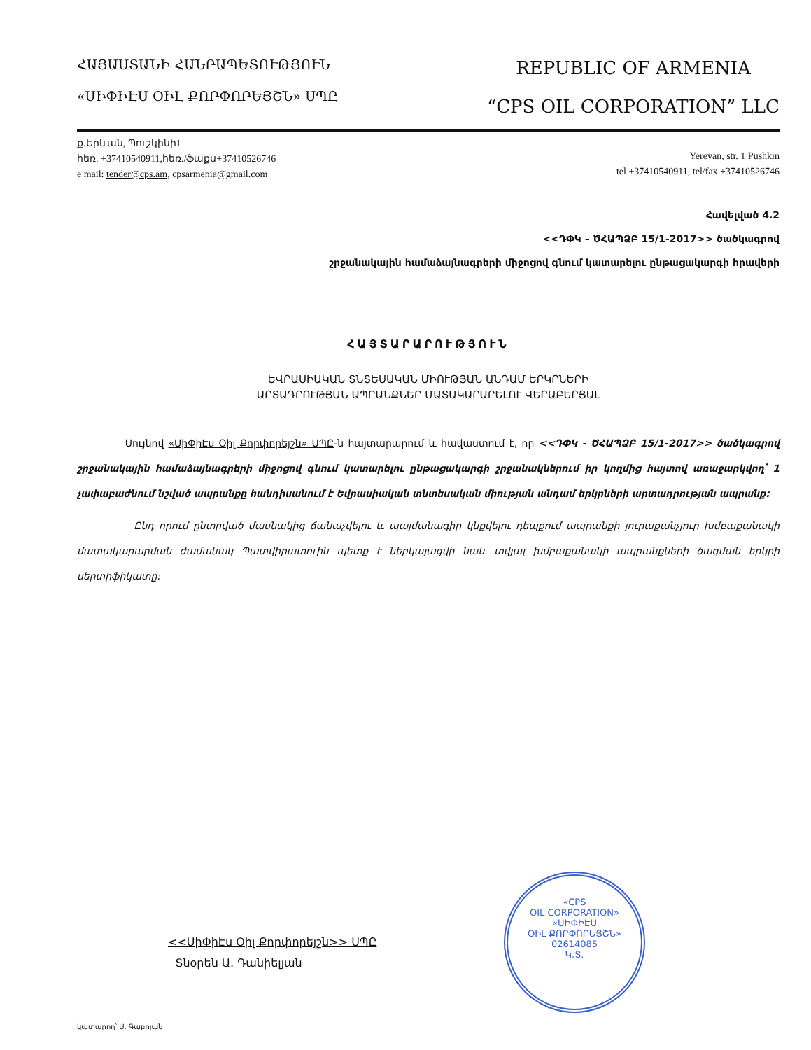ՀԱՅԱՍՏԱՆԻ ՀԱՆՐԱՊԵՏՈՒԹՅՈՒՆ
«ՍԻՓԻԷՍ ՕԻԼ ՔՈՐՓՈՐԵՅՇՆ» ՍՊԸ
REPUBLIC OF ARMENIA
“CPS OIL CORPORATION” LLC
ք.Երևան, Պուշկինի1
հեռ. +37410540911,հեռ./ֆաքս+37410526746
e mail: tender@cps.am, cpsarmenia@gmail.com
Yerevan, str. 1 Pushkin
tel +37410540911, tel/fax +37410526746
Հավելված 4.2
<<ԴՓԿ – ԾՀԱՊՁԲ 15/1-2017>> ծածկագրով
շրջանակային համաձայնագրերի միջոցով գնում կատարելու ընթացակարգի հրավերի
ՀԱՅՏԱՐԱՐՈՒԹՅՈՒՆ
ԵՎՐԱՍԻԱԿԱՆ ՏՆՏԵՍԱԿԱՆ ՄԻՈՒԹՅԱՆ ԱՆԴԱՄ ԵՐԿՐՆԵՐԻ
ԱՐՏԱԴՐՈՒԹՅԱՆ ԱՊՐԱՆՔՆԵՐ ՄԱՏԱԿԱՐԱՐԵԼՈՒ ՎԵՐԱԲԵՐՅԱԼ
Սույնով «ՍիՓիԷս Օիլ Քորփորեյշն» ՍՊԸ-ն հայտարարում և հավաստում է, որ <<ԴՓԿ - ԾՀԱՊՁԲ 15/1-2017>> ծածկագրով շրջանակային համաձայնագրերի միջոցով գնում կատարելու ընթացակարգի շրջանակներում իր կողմից հայտով առաջարկվող՝ 1 չափաբաժնում նշված ապրանքը հանդիսանում է Եվրասիական տնտեսական միության անդամ երկրների արտադրության ապրանք:
Ընդ որում ընտրված մասնակից ճանաչվելու և պայմանագիր կնքվելու դեպքում ապրանքի յուրաքանչյուր խմբաքանակի մատակարարման ժամանակ Պատվիրատուին պետք է ներկայացվի նաև տվյալ խմբաքանակի ապրանքների ծագման երկրի սերտիֆիկատը:
<<ՍիՓիԷս Օիլ Քորփորեյշն>> ՍՊԸ
Տնօրեն Ա. Դանիելյան
«CPS
OIL CORPORATION»
«ՍԻՓԻԷՍ
ՕԻԼ ՔՈՐՓՈՐԵՅՇՆ»
02614085
Կ.Տ.
կատարող՝ Ս. Գաբոյան